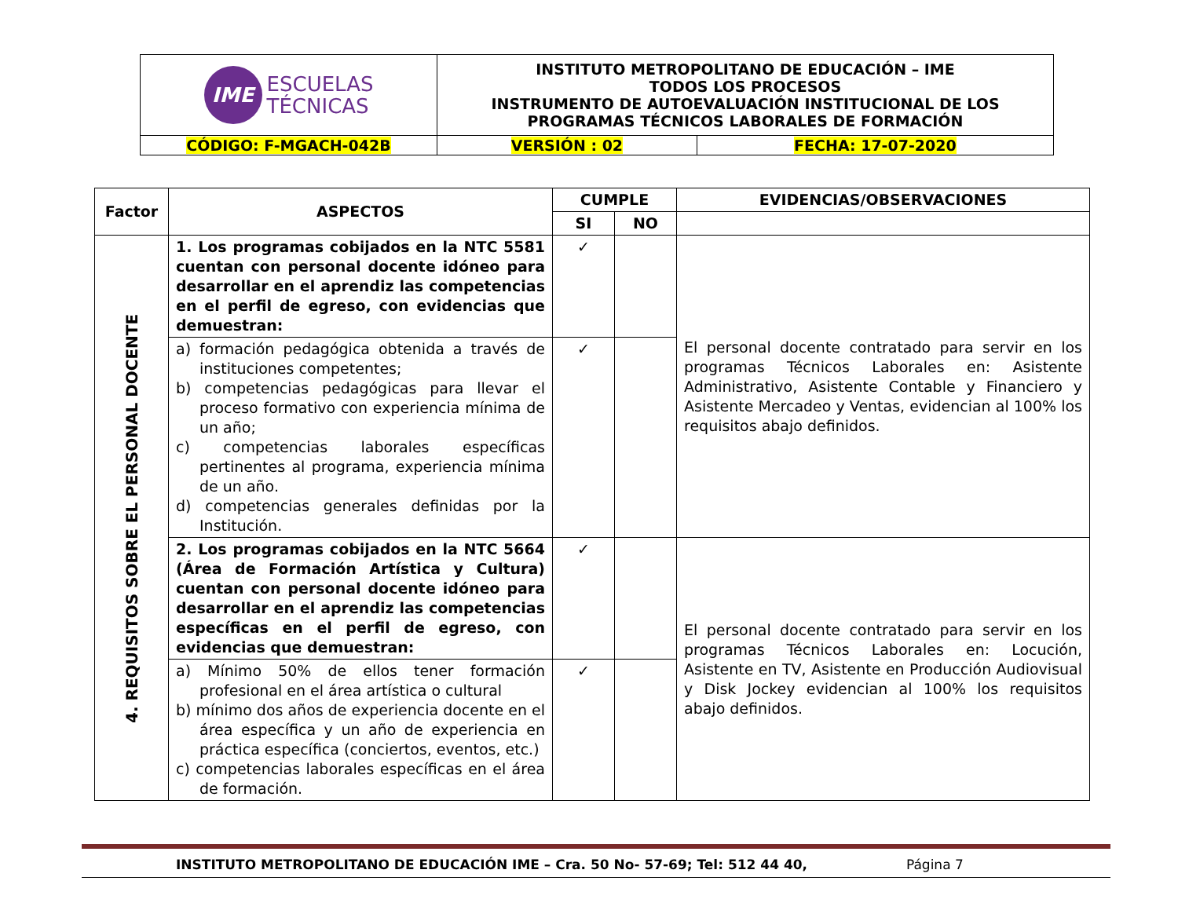| IME ESCUELAS TÉCNICAS | INSTITUTO METROPOLITANO DE EDUCACIÓN – IME TODOS LOS PROCESOS INSTRUMENTO DE AUTOEVALUACIÓN INSTITUCIONAL DE LOS PROGRAMAS TÉCNICOS LABORALES DE FORMACIÓN | |
| CÓDIGO: F-MGACH-042B | VERSIÓN : 02 | FECHA: 17-07-2020 |
| Factor | ASPECTOS | CUMPLE | | EVIDENCIAS/OBSERVACIONES |
| --- | --- | --- | --- | --- |
| | | SI | NO | |
| 4. REQUISITOS SOBRE EL PERSONAL DOCENTE | 1. Los programas cobijados en la NTC 5581 cuentan con personal docente idóneo para desarrollar en el aprendiz las competencias en el perfil de egreso, con evidencias que demuestran: | ✓ | | El personal docente contratado para servir en los programas Técnicos Laborales en: Asistente Administrativo, Asistente Contable y Financiero y Asistente Mercadeo y Ventas, evidencian al 100% los requisitos abajo definidos. |
| | a) formación pedagógica obtenida a través de instituciones competentes; b) competencias pedagógicas para llevar el proceso formativo con experiencia mínima de un año; c) competencias laborales específicas pertinentes al programa, experiencia mínima de un año. d) competencias generales definidas por la Institución. | ✓ | | |
| | 2. Los programas cobijados en la NTC 5664 (Área de Formación Artística y Cultura) cuentan con personal docente idóneo para desarrollar en el aprendiz las competencias específicas en el perfil de egreso, con evidencias que demuestran: | ✓ | | El personal docente contratado para servir en los programas Técnicos Laborales en: Locución, Asistente en TV, Asistente en Producción Audiovisual y Disk Jockey evidencian al 100% los requisitos abajo definidos. |
| | a) Mínimo 50% de ellos tener formación profesional en el área artística o cultural b) mínimo dos años de experiencia docente en el área específica y un año de experiencia en práctica específica (conciertos, eventos, etc.) c) competencias laborales específicas en el área de formación. | ✓ | | |
INSTITUTO METROPOLITANO DE EDUCACIÓN IME – Cra. 50 No- 57-69; Tel: 512 44 40, Página 7